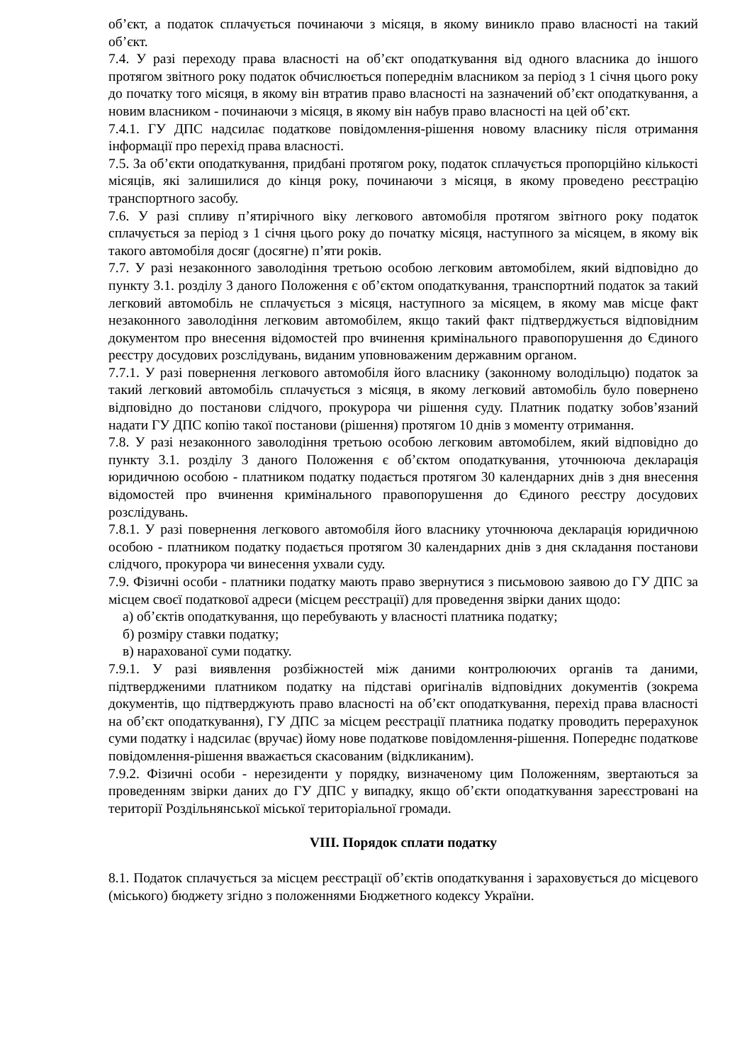об’єкт, а податок сплачується починаючи з місяця, в якому виникло право власності на такий об’єкт.
7.4. У разі переходу права власності на об’єкт оподаткування від одного власника до іншого протягом звітного року податок обчислюється попереднім власником за період з 1 січня цього року до початку того місяця, в якому він втратив право власності на зазначений об’єкт оподаткування, а новим власником - починаючи з місяця, в якому він набув право власності на цей об’єкт.
7.4.1. ГУ ДПС надсилає податкове повідомлення-рішення новому власнику після отримання інформації про перехід права власності.
7.5. За об’єкти оподаткування, придбані протягом року, податок сплачується пропорційно кількості місяців, які залишилися до кінця року, починаючи з місяця, в якому проведено реєстрацію транспортного засобу.
7.6. У разі спливу п’ятирічного віку легкового автомобіля протягом звітного року податок сплачується за період з 1 січня цього року до початку місяця, наступного за місяцем, в якому вік такого автомобіля досяг (досягне) п’яти років.
7.7. У разі незаконного заволодіння третьою особою легковим автомобілем, який відповідно до пункту 3.1. розділу 3 даного Положення є об’єктом оподаткування, транспортний податок за такий легковий автомобіль не сплачується з місяця, наступного за місяцем, в якому мав місце факт незаконного заволодіння легковим автомобілем, якщо такий факт підтверджується відповідним документом про внесення відомостей про вчинення кримінального правопорушення до Єдиного реєстру досудових розслідувань, виданим уповноваженим державним органом.
7.7.1. У разі повернення легкового автомобіля його власнику (законному володільцю) податок за такий легковий автомобіль сплачується з місяця, в якому легковий автомобіль було повернено відповідно до постанови слідчого, прокурора чи рішення суду. Платник податку зобов’язаний надати ГУ ДПС копію такої постанови (рішення) протягом 10 днів з моменту отримання.
7.8. У разі незаконного заволодіння третьою особою легковим автомобілем, який відповідно до пункту 3.1. розділу 3 даного Положення є об’єктом оподаткування, уточнююча декларація юридичною особою - платником податку подається протягом 30 календарних днів з дня внесення відомостей про вчинення кримінального правопорушення до Єдиного реєстру досудових розслідувань.
7.8.1. У разі повернення легкового автомобіля його власнику уточнююча декларація юридичною особою - платником податку подається протягом 30 календарних днів з дня складання постанови слідчого, прокурора чи винесення ухвали суду.
7.9. Фізичні особи - платники податку мають право звернутися з письмовою заявою до ГУ ДПС за місцем своєї податкової адреси (місцем реєстрації) для проведення звірки даних щодо:
а) об’єктів оподаткування, що перебувають у власності платника податку;
б) розміру ставки податку;
в) нарахованої суми податку.
7.9.1. У разі виявлення розбіжностей між даними контролюючих органів та даними, підтвердженими платником податку на підставі оригіналів відповідних документів (зокрема документів, що підтверджують право власності на об’єкт оподаткування, перехід права власності на об’єкт оподаткування), ГУ ДПС за місцем реєстрації платника податку проводить перерахунок суми податку і надсилає (вручає) йому нове податкове повідомлення-рішення. Попереднє податкове повідомлення-рішення вважається скасованим (відкликаним).
7.9.2. Фізичні особи - нерезиденти у порядку, визначеному цим Положенням, звертаються за проведенням звірки даних до ГУ ДПС у випадку, якщо об’єкти оподаткування зареєстровані на території Роздільнянської міської територіальної громади.
VIII. Порядок сплати податку
8.1. Податок сплачується за місцем реєстрації об’єктів оподаткування і зараховується до місцевого (міського) бюджету згідно з положеннями Бюджетного кодексу України.